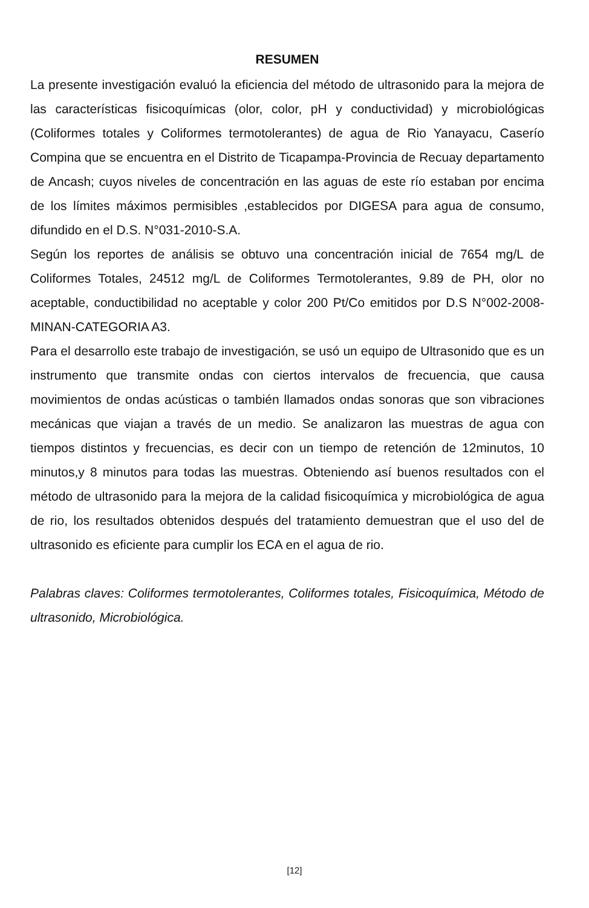RESUMEN
La presente investigación evaluó la eficiencia del método de ultrasonido para la mejora de las características fisicoquímicas (olor, color, pH y conductividad) y microbiológicas (Coliformes totales y Coliformes termotolerantes) de agua de Rio Yanayacu, Caserío Compina que se encuentra en el Distrito de Ticapampa-Provincia de Recuay departamento de Ancash; cuyos niveles de concentración en las aguas de este río estaban por encima de los límites máximos permisibles ,establecidos por DIGESA para agua de consumo, difundido en el D.S. N°031-2010-S.A.
Según los reportes de análisis se obtuvo una concentración inicial de 7654 mg/L de Coliformes Totales, 24512 mg/L de Coliformes Termotolerantes, 9.89 de PH, olor no aceptable, conductibilidad no aceptable y color 200 Pt/Co emitidos por D.S N°002-2008-MINAN-CATEGORIA A3.
Para el desarrollo este trabajo de investigación, se usó un equipo de Ultrasonido que es un instrumento que transmite ondas con ciertos intervalos de frecuencia, que causa movimientos de ondas acústicas o también llamados ondas sonoras que son vibraciones mecánicas que viajan a través de un medio. Se analizaron las muestras de agua con tiempos distintos y frecuencias, es decir con un tiempo de retención de 12minutos, 10 minutos,y 8 minutos para todas las muestras. Obteniendo así buenos resultados con el método de ultrasonido para la mejora de la calidad fisicoquímica y microbiológica de agua de rio, los resultados obtenidos después del tratamiento demuestran que el uso del de ultrasonido es eficiente para cumplir los ECA en el agua de rio.
Palabras claves: Coliformes termotolerantes, Coliformes totales, Fisicoquímica, Método de ultrasonido, Microbiológica.
[12]